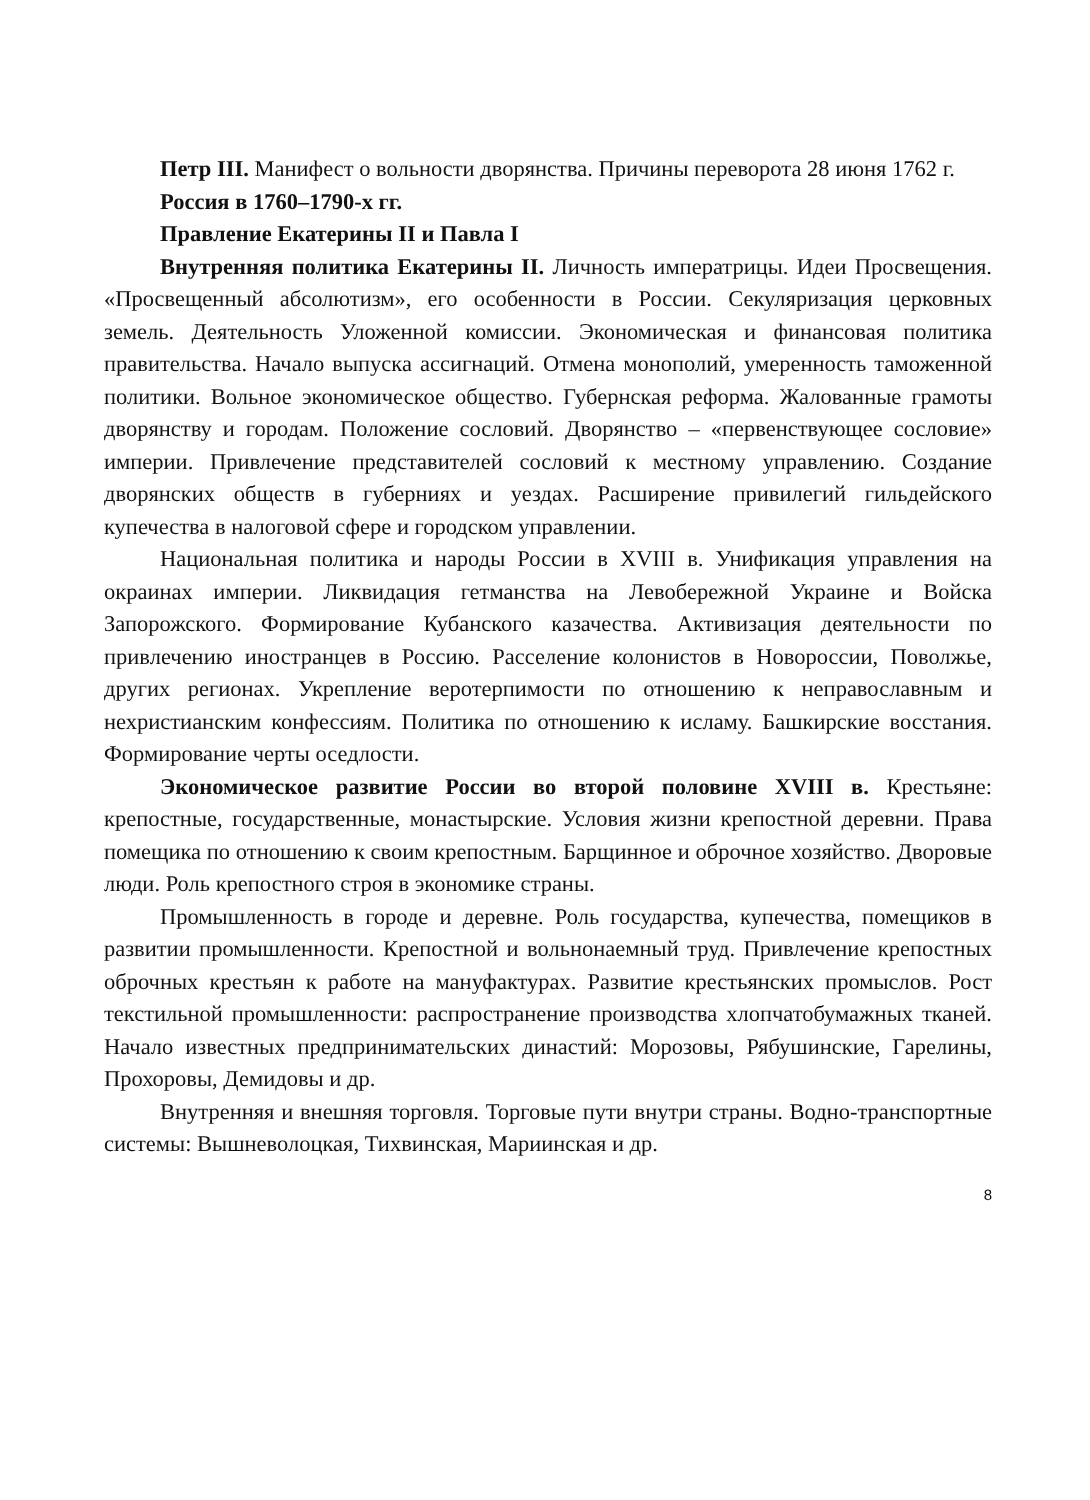Петр III. Манифест о вольности дворянства. Причины переворота 28 июня 1762 г.
Россия в 1760–1790-х гг.
Правление Екатерины II и Павла I
Внутренняя политика Екатерины II. Личность императрицы. Идеи Просвещения. «Просвещенный абсолютизм», его особенности в России. Секуляризация церковных земель. Деятельность Уложенной комиссии. Экономическая и финансовая политика правительства. Начало выпуска ассигнаций. Отмена монополий, умеренность таможенной политики. Вольное экономическое общество. Губернская реформа. Жалованные грамоты дворянству и городам. Положение сословий. Дворянство – «первенствующее сословие» империи. Привлечение представителей сословий к местному управлению. Создание дворянских обществ в губерниях и уездах. Расширение привилегий гильдейского купечества в налоговой сфере и городском управлении.
Национальная политика и народы России в XVIII в. Унификация управления на окраинах империи. Ликвидация гетманства на Левобережной Украине и Войска Запорожского. Формирование Кубанского казачества. Активизация деятельности по привлечению иностранцев в Россию. Расселение колонистов в Новороссии, Поволжье, других регионах. Укрепление веротерпимости по отношению к неправославным и нехристианским конфессиям. Политика по отношению к исламу. Башкирские восстания. Формирование черты оседлости.
Экономическое развитие России во второй половине XVIII в. Крестьяне: крепостные, государственные, монастырские. Условия жизни крепостной деревни. Права помещика по отношению к своим крепостным. Барщинное и оброчное хозяйство. Дворовые люди. Роль крепостного строя в экономике страны.
Промышленность в городе и деревне. Роль государства, купечества, помещиков в развитии промышленности. Крепостной и вольнонаемный труд. Привлечение крепостных оброчных крестьян к работе на мануфактурах. Развитие крестьянских промыслов. Рост текстильной промышленности: распространение производства хлопчатобумажных тканей. Начало известных предпринимательских династий: Морозовы, Рябушинские, Гарелины, Прохоровы, Демидовы и др.
Внутренняя и внешняя торговля. Торговые пути внутри страны. Водно-транспортные системы: Вышневолоцкая, Тихвинская, Мариинская и др.
8